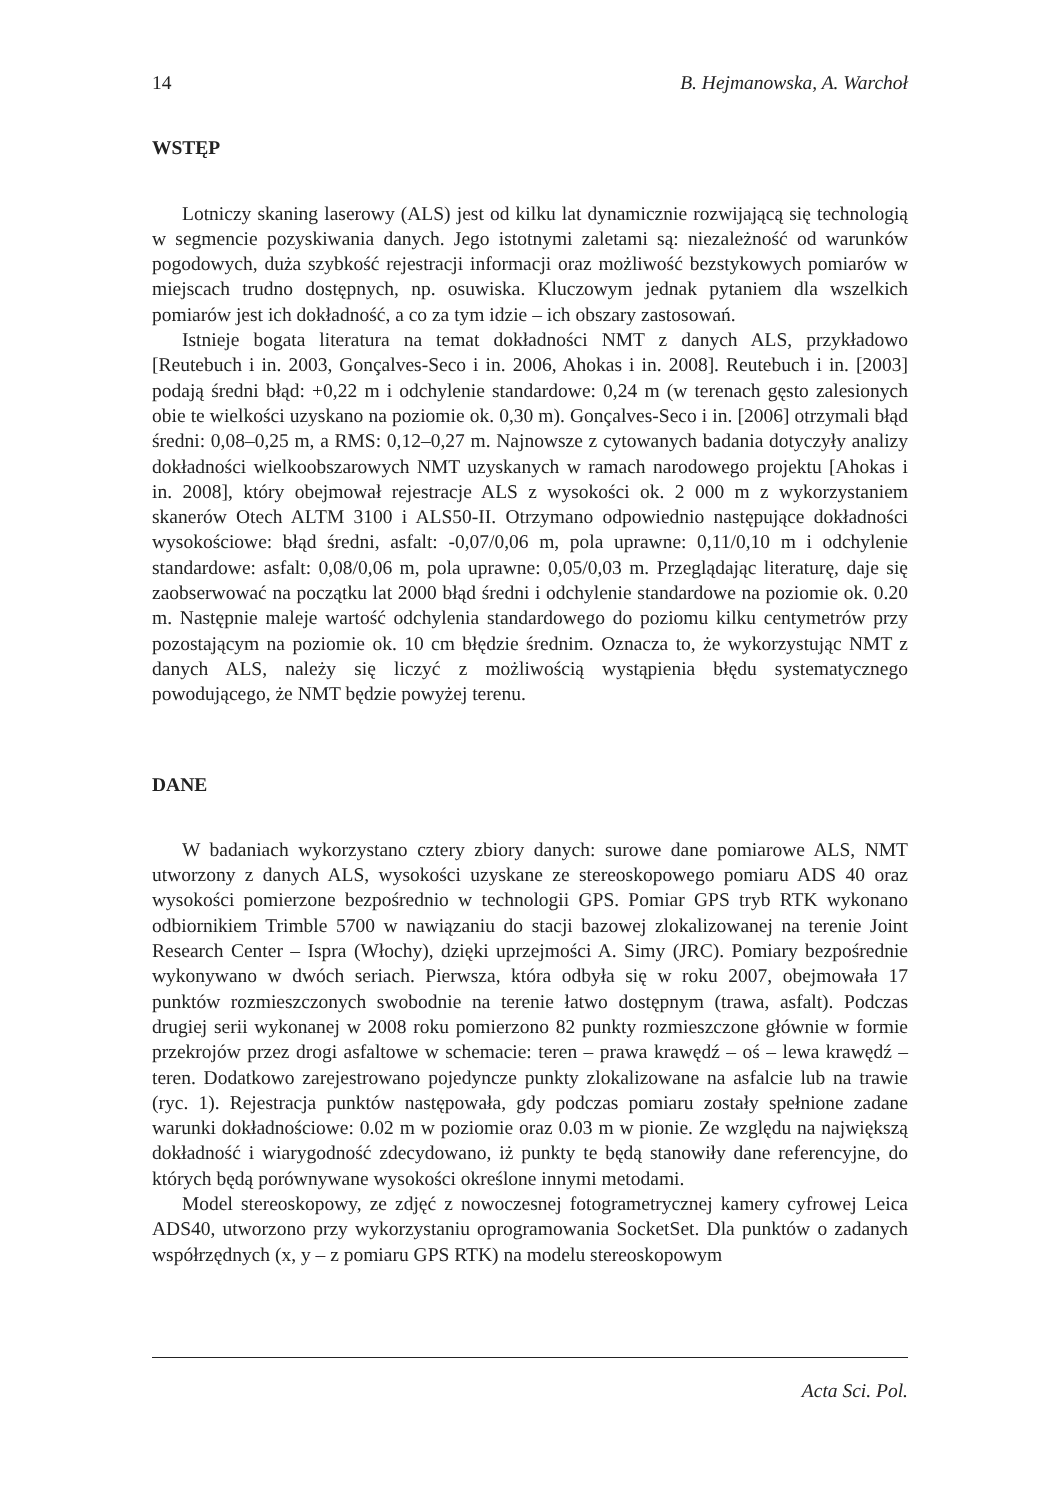14 B. Hejmanowska, A. Warchoł
WSTĘP
Lotniczy skaning laserowy (ALS) jest od kilku lat dynamicznie rozwijającą się technologią w segmencie pozyskiwania danych. Jego istotnymi zaletami są: niezależność od warunków pogodowych, duża szybkość rejestracji informacji oraz możliwość bezstykowych pomiarów w miejscach trudno dostępnych, np. osuwiska. Kluczowym jednak pytaniem dla wszelkich pomiarów jest ich dokładność, a co za tym idzie – ich obszary zastosowań.
Istnieje bogata literatura na temat dokładności NMT z danych ALS, przykładowo [Reutebuch i in. 2003, Gonçalves-Seco i in. 2006, Ahokas i in. 2008]. Reutebuch i in. [2003] podają średni błąd: +0,22 m i odchylenie standardowe: 0,24 m (w terenach gęsto zalesionych obie te wielkości uzyskano na poziomie ok. 0,30 m). Gonçalves-Seco i in. [2006] otrzymali błąd średni: 0,08–0,25 m, a RMS: 0,12–0,27 m. Najnowsze z cytowanych badania dotyczyły analizy dokładności wielkoobszarowych NMT uzyskanych w ramach narodowego projektu [Ahokas i in. 2008], który obejmował rejestracje ALS z wysokości ok. 2 000 m z wykorzystaniem skanerów Otech ALTM 3100 i ALS50-II. Otrzymano odpowiednio następujące dokładności wysokościowe: błąd średni, asfalt: -0,07/0,06 m, pola uprawne: 0,11/0,10 m i odchylenie standardowe: asfalt: 0,08/0,06 m, pola uprawne: 0,05/0,03 m. Przeglądając literaturę, daje się zaobserwować na początku lat 2000 błąd średni i odchylenie standardowe na poziomie ok. 0.20 m. Następnie maleje wartość odchylenia standardowego do poziomu kilku centymetrów przy pozostającym na poziomie ok. 10 cm błędzie średnim. Oznacza to, że wykorzystując NMT z danych ALS, należy się liczyć z możliwością wystąpienia błędu systematycznego powodującego, że NMT będzie powyżej terenu.
DANE
W badaniach wykorzystano cztery zbiory danych: surowe dane pomiarowe ALS, NMT utworzony z danych ALS, wysokości uzyskane ze stereoskopowego pomiaru ADS 40 oraz wysokości pomierzone bezpośrednio w technologii GPS. Pomiar GPS tryb RTK wykonano odbiornikiem Trimble 5700 w nawiązaniu do stacji bazowej zlokalizowanej na terenie Joint Research Center – Ispra (Włochy), dzięki uprzejmości A. Simy (JRC). Pomiary bezpośrednie wykonywano w dwóch seriach. Pierwsza, która odbyła się w roku 2007, obejmowała 17 punktów rozmieszczonych swobodnie na terenie łatwo dostępnym (trawa, asfalt). Podczas drugiej serii wykonanej w 2008 roku pomierzono 82 punkty rozmieszczone głównie w formie przekrojów przez drogi asfaltowe w schemacie: teren – prawa krawędź – oś – lewa krawędź – teren. Dodatkowo zarejestrowano pojedyncze punkty zlokalizowane na asfalcie lub na trawie (ryc. 1). Rejestracja punktów następowała, gdy podczas pomiaru zostały spełnione zadane warunki dokładnościowe: 0.02 m w poziomie oraz 0.03 m w pionie. Ze względu na największą dokładność i wiarygodność zdecydowano, iż punkty te będą stanowiły dane referencyjne, do których będą porównywane wysokości określone innymi metodami.
Model stereoskopowy, ze zdjęć z nowoczesnej fotogrametrycznej kamery cyfrowej Leica ADS40, utworzono przy wykorzystaniu oprogramowania SocketSet. Dla punktów o zadanych współrzędnych (x, y – z pomiaru GPS RTK) na modelu stereoskopowym
Acta Sci. Pol.